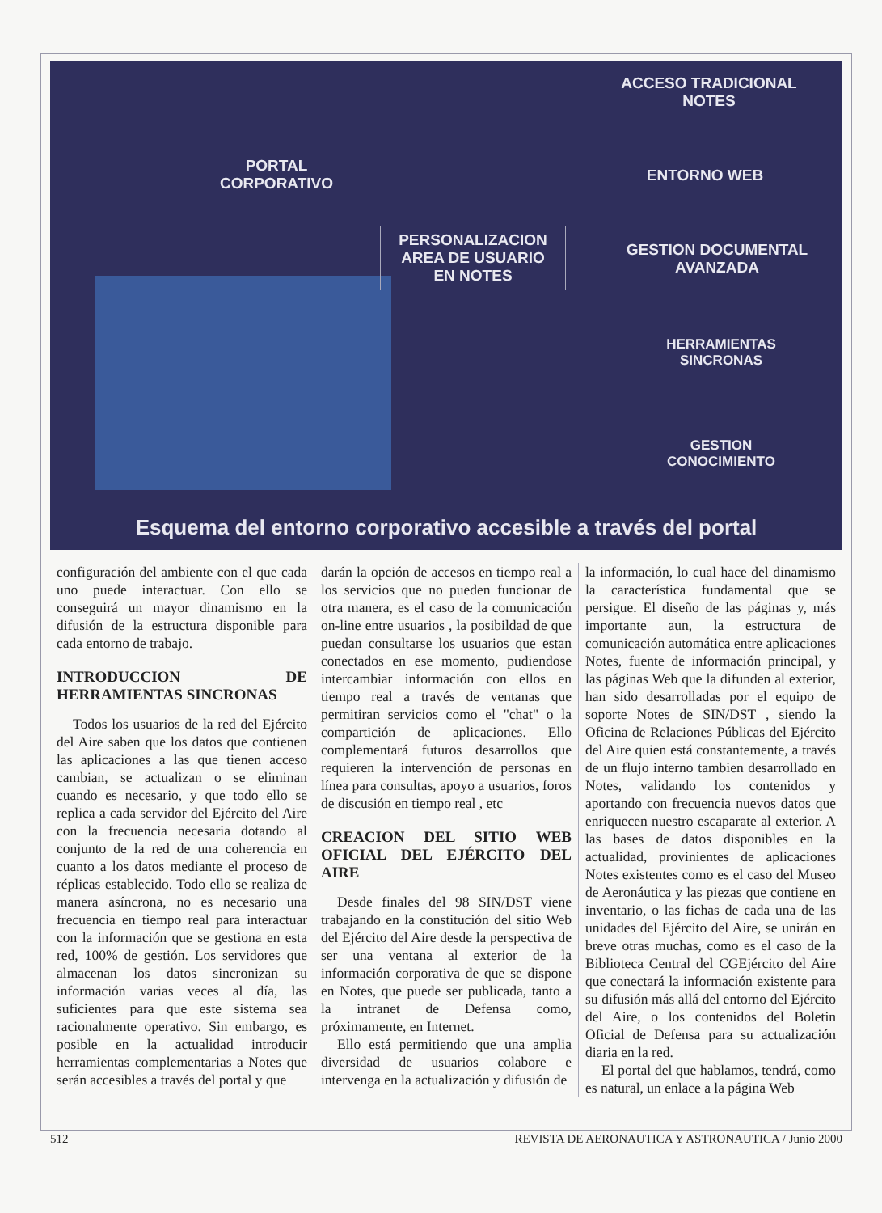PORTAL
CORPORATIVO
PERSONALIZACION
AREA DE USUARIO
EN NOTES
ACCESO TRADICIONAL
NOTES
ENTORNO WEB
GESTION DOCUMENTAL
AVANZADA
HERRAMIENTAS
SINCRONAS
GESTION
CONOCIMIENTO
Esquema del entorno corporativo accesible a través del portal
configuración del ambiente con el que cada uno puede interactuar. Con ello se conseguirá un mayor dinamismo en la difusión de la estructura disponible para cada entorno de trabajo.
INTRODUCCION DE HERRAMIENTAS SINCRONAS
Todos los usuarios de la red del Ejército del Aire saben que los datos que contienen las aplicaciones a las que tienen acceso cambian, se actualizan o se eliminan cuando es necesario, y que todo ello se replica a cada servidor del Ejército del Aire con la frecuencia necesaria dotando al conjunto de la red de una coherencia en cuanto a los datos mediante el proceso de réplicas establecido. Todo ello se realiza de manera asíncrona, no es necesario una frecuencia en tiempo real para interactuar con la información que se gestiona en esta red, 100% de gestión. Los servidores que almacenan los datos sincronizan su información varias veces al día, las suficientes para que este sistema sea racionalmente operativo. Sin embargo, es posible en la actualidad introducir herramientas complementarias a Notes que serán accesibles a través del portal y que
darán la opción de accesos en tiempo real a los servicios que no pueden funcionar de otra manera, es el caso de la comunicación on-line entre usuarios , la posibildad de que puedan consultarse los usuarios que estan conectados en ese momento, pudiendose intercambiar información con ellos en tiempo real a través de ventanas que permitiran servicios como el "chat" o la compartición de aplicaciones. Ello complementará futuros desarrollos que requieren la intervención de personas en línea para consultas, apoyo a usuarios, foros de discusión en tiempo real , etc
CREACION DEL SITIO WEB OFICIAL DEL EJÉRCITO DEL AIRE
Desde finales del 98 SIN/DST viene trabajando en la constitución del sitio Web del Ejército del Aire desde la perspectiva de ser una ventana al exterior de la información corporativa de que se dispone en Notes, que puede ser publicada, tanto a la intranet de Defensa como, próximamente, en Internet.
Ello está permitiendo que una amplia diversidad de usuarios colabore e intervenga en la actualización y difusión de
la información, lo cual hace del dinamismo la característica fundamental que se persigue. El diseño de las páginas y, más importante aun, la estructura de comunicación automática entre aplicaciones Notes, fuente de información principal, y las páginas Web que la difunden al exterior, han sido desarrolladas por el equipo de soporte Notes de SIN/DST , siendo la Oficina de Relaciones Públicas del Ejército del Aire quien está constantemente, a través de un flujo interno tambien desarrollado en Notes, validando los contenidos y aportando con frecuencia nuevos datos que enriquecen nuestro escaparate al exterior. A las bases de datos disponibles en la actualidad, provinientes de aplicaciones Notes existentes como es el caso del Museo de Aeronáutica y las piezas que contiene en inventario, o las fichas de cada una de las unidades del Ejército del Aire, se unirán en breve otras muchas, como es el caso de la Biblioteca Central del CGEjército del Aire que conectará la información existente para su difusión más allá del entorno del Ejército del Aire, o los contenidos del Boletin Oficial de Defensa para su actualización diaria en la red.
El portal del que hablamos, tendrá, como es natural, un enlace a la página Web
512 REVISTA DE AERONAUTICA Y ASTRONAUTICA / Junio 2000